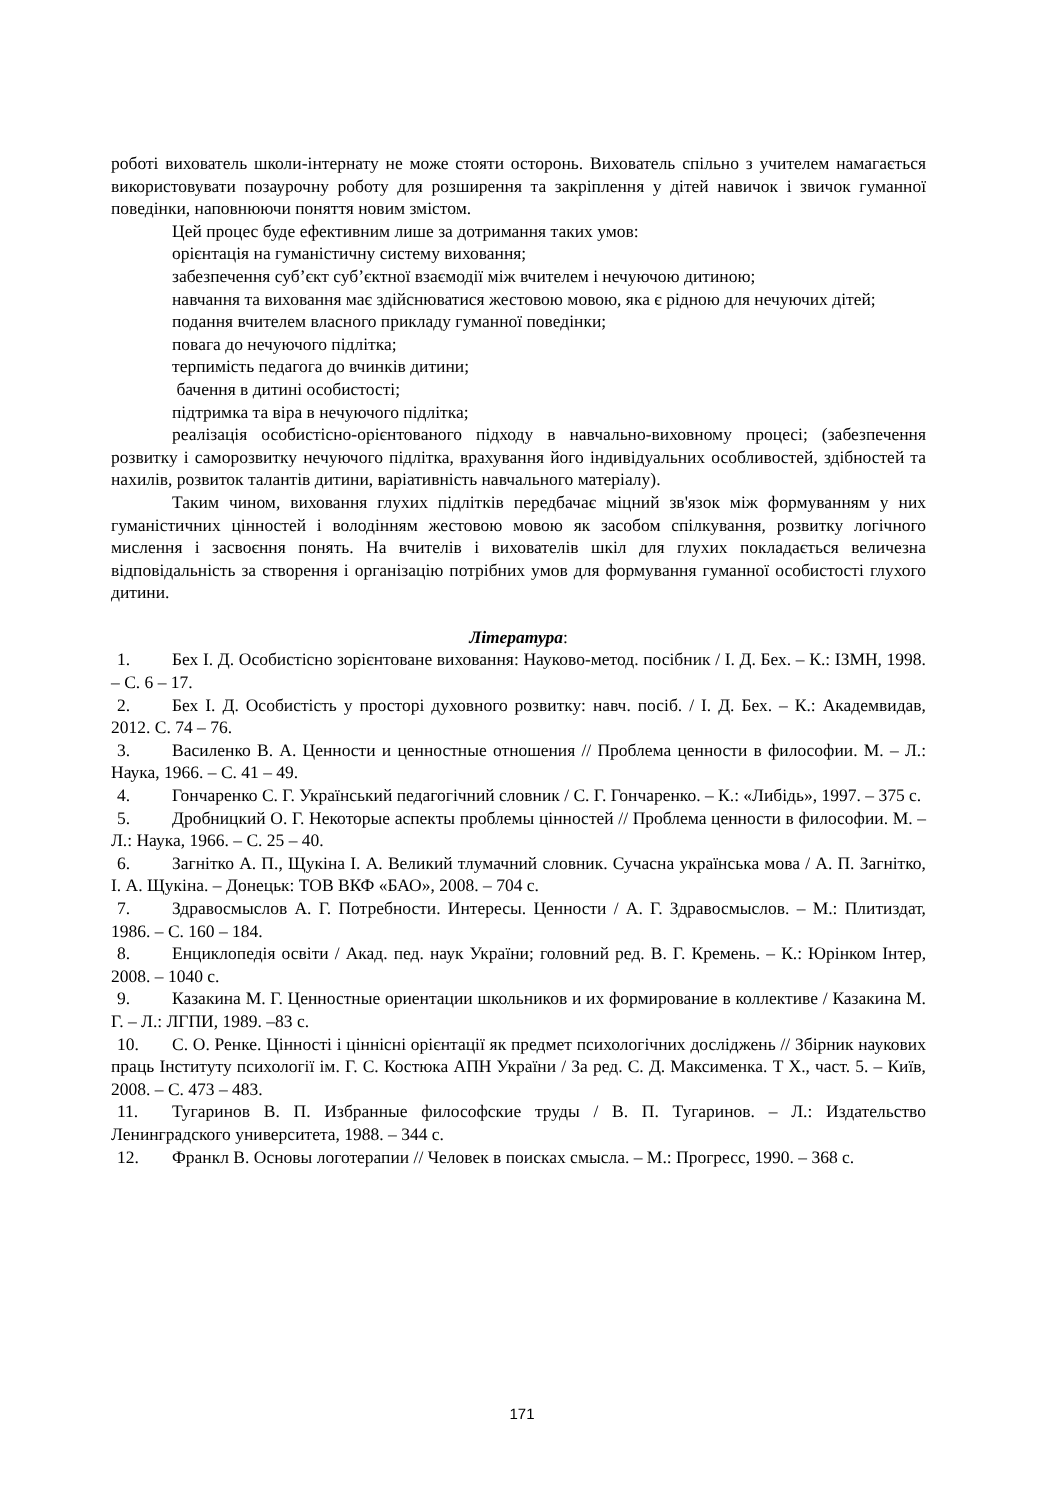роботі вихователь школи-інтернату не може стояти осторонь. Вихователь спільно з учителем намагається використовувати позаурочну роботу для розширення та закріплення у дітей навичок і звичок гуманної поведінки, наповнюючи поняття новим змістом.
Цей процес буде ефективним лише за дотримання таких умов:
орієнтація на гуманістичну систему виховання;
забезпечення суб’єкт суб’єктної взаємодії між вчителем і нечуючою дитиною;
навчання та виховання має здійснюватися жестовою мовою, яка є рідною для нечуючих дітей;
подання вчителем власного прикладу гуманної поведінки;
повага до нечуючого підлітка;
терпимість педагога до вчинків дитини;
бачення в дитині особистості;
підтримка та віра в нечуючого підлітка;
реалізація особистісно-орієнтованого підходу в навчально-виховному процесі; (забезпечення розвитку і саморозвитку нечуючого підлітка, врахування його індивідуальних особливостей, здібностей та нахилів, розвиток талантів дитини, варіативність навчального матеріалу).
Таким чином, виховання глухих підлітків передбачає міцний зв'язок між формуванням у них гуманістичних цінностей і володінням жестовою мовою як засобом спілкування, розвитку логічного мислення і засвоєння понять. На вчителів і вихователів шкіл для глухих покладається величезна відповідальність за створення і організацію потрібних умов для формування гуманної особистості глухого дитини.
Література:
1. Бех І. Д. Особистісно зорієнтоване виховання: Науково-метод. посібник / І. Д. Бех. – К.: ІЗМН, 1998. – С. 6 – 17.
2. Бех І. Д. Особистість у просторі духовного розвитку: навч. посіб. / І. Д. Бех. – К.: Академвидав, 2012. С. 74 – 76.
3. Василенко В. А. Ценности и ценностные отношения // Проблема ценности в философии. М. – Л.: Наука, 1966. – С. 41 – 49.
4. Гончаренко С. Г. Український педагогічний словник / С. Г. Гончаренко. – К.: «Либідь», 1997. – 375 с.
5. Дробницкий О. Г. Некоторые аспекты проблемы цінностей // Проблема ценности в философии. М. – Л.: Наука, 1966. – С. 25 – 40.
6. Загнітко А. П., Щукіна І. А. Великий тлумачний словник. Сучасна українська мова / А. П. Загнітко, І. А. Щукіна. – Донецьк: ТОВ ВКФ «БАО», 2008. – 704 с.
7. Здравосмыслов А. Г. Потребности. Интересы. Ценности / А. Г. Здравосмыслов. – М.: Плитиздат, 1986. – С. 160 – 184.
8. Енциклопедія освіти / Акад. пед. наук України; головний ред. В. Г. Кремень. – К.: Юрінком Інтер, 2008. – 1040 с.
9. Казакина М. Г. Ценностные ориентации школьников и их формирование в коллективе / Казакина М. Г. – Л.: ЛГПИ, 1989. –83 с.
10. С. О. Ренке. Цінності і ціннісні орієнтації як предмет психологічних досліджень // Збірник наукових праць Інституту психології ім. Г. С. Костюка АПН України / За ред. С. Д. Максименка. Т X., част. 5. – Київ, 2008. – С. 473 – 483.
11. Тугаринов В. П. Избранные философские труды / В. П. Тугаринов. – Л.: Издательство Ленинградского университета, 1988. – 344 с.
12. Франкл В. Основы логотерапии // Человек в поисках смысла. – М.: Прогресс, 1990. – 368 с.
171